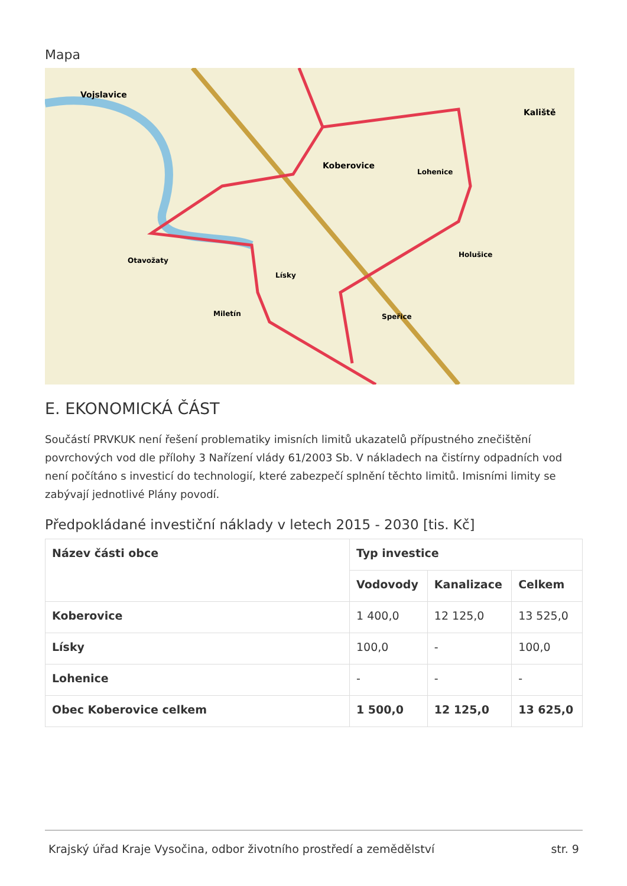Mapa
Vojslavice
Koberovice
Kaliště
Otavožaty
Lísky
Miletín
Lohenice
Holušice
Speřice
E. EKONOMICKÁ ČÁST
Součástí PRVKUK není řešení problematiky imisních limitů ukazatelů přípustného znečištění povrchových vod dle přílohy 3 Nařízení vlády 61/2003 Sb. V nákladech na čistírny odpadních vod není počítáno s investicí do technologií, které zabezpečí splnění těchto limitů. Imisními limity se zabývají jednotlivé Plány povodí.
Předpokládané investiční náklady v letech 2015 - 2030 [tis. Kč]
| Název části obce | Typ investice | | |
| --- | --- | --- | --- |
| | Vodovody | Kanalizace | Celkem |
| Koberovice | 1 400,0 | 12 125,0 | 13 525,0 |
| Lísky | 100,0 | - | 100,0 |
| Lohenice | - | - | - |
| Obec Koberovice celkem | 1 500,0 | 12 125,0 | 13 625,0 |
Krajský úřad Kraje Vysočina, odbor životního prostředí a zemědělství str. 9